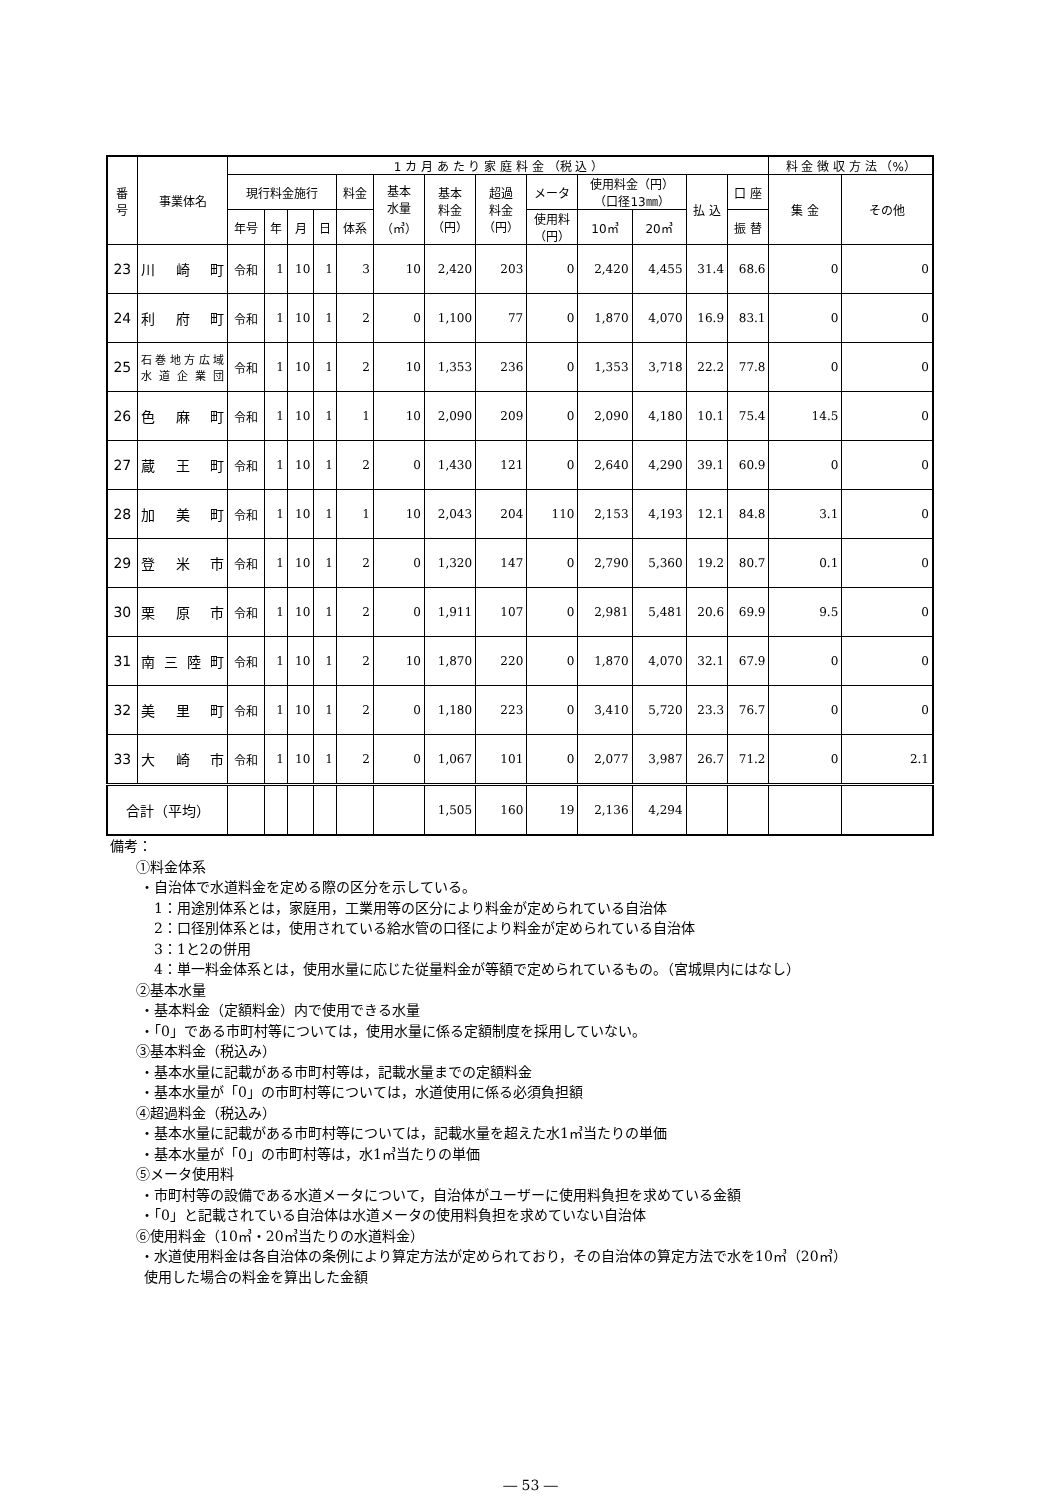| 番 号 | 事業体名 | 1 カ 月 あ た り 家 庭 料 金 （税 込 ） | | | | | | | | | | | | | 料 金 徴 収 方 法 （%） | |
| --- | --- | --- | --- | --- | --- | --- | --- | --- | --- | --- | --- | --- | --- | --- | --- | --- |
| | | 現行料金施行 | | | | 料金 | 基本 水量 （㎥） | 基本 料金 （円） | 超過 料金 （円） | メータ | 使用料金（円） （口径13㎜） | | 払 込 | 口 座 | 集 金 | その他 |
| | | 年号 | 年 | 月 | 日 | 体系 | | | | 使用料 （円） | 10㎥ | 20㎥ | | 振 替 | | |
| 23 | 川 崎 町 | 令和 | 1 | 10 | 1 | 3 | 10 | 2,420 | 203 | 0 | 2,420 | 4,455 | 31.4 | 68.6 | 0 | 0 |
| 24 | 利 府 町 | 令和 | 1 | 10 | 1 | 2 | 0 | 1,100 | 77 | 0 | 1,870 | 4,070 | 16.9 | 83.1 | 0 | 0 |
| 25 | 石巻地方広域 水道企業団 | 令和 | 1 | 10 | 1 | 2 | 10 | 1,353 | 236 | 0 | 1,353 | 3,718 | 22.2 | 77.8 | 0 | 0 |
| 26 | 色 麻 町 | 令和 | 1 | 10 | 1 | 1 | 10 | 2,090 | 209 | 0 | 2,090 | 4,180 | 10.1 | 75.4 | 14.5 | 0 |
| 27 | 蔵 王 町 | 令和 | 1 | 10 | 1 | 2 | 0 | 1,430 | 121 | 0 | 2,640 | 4,290 | 39.1 | 60.9 | 0 | 0 |
| 28 | 加 美 町 | 令和 | 1 | 10 | 1 | 1 | 10 | 2,043 | 204 | 110 | 2,153 | 4,193 | 12.1 | 84.8 | 3.1 | 0 |
| 29 | 登 米 市 | 令和 | 1 | 10 | 1 | 2 | 0 | 1,320 | 147 | 0 | 2,790 | 5,360 | 19.2 | 80.7 | 0.1 | 0 |
| 30 | 栗 原 市 | 令和 | 1 | 10 | 1 | 2 | 0 | 1,911 | 107 | 0 | 2,981 | 5,481 | 20.6 | 69.9 | 9.5 | 0 |
| 31 | 南 三 陸 町 | 令和 | 1 | 10 | 1 | 2 | 10 | 1,870 | 220 | 0 | 1,870 | 4,070 | 32.1 | 67.9 | 0 | 0 |
| 32 | 美 里 町 | 令和 | 1 | 10 | 1 | 2 | 0 | 1,180 | 223 | 0 | 3,410 | 5,720 | 23.3 | 76.7 | 0 | 0 |
| 33 | 大 崎 市 | 令和 | 1 | 10 | 1 | 2 | 0 | 1,067 | 101 | 0 | 2,077 | 3,987 | 26.7 | 71.2 | 0 | 2.1 |
| 合計（平均） | | | | | | | | 1,505 | 160 | 19 | 2,136 | 4,294 | | | | |
備考：
①料金体系
・自治体で水道料金を定める際の区分を示している。
1：用途別体系とは，家庭用，工業用等の区分により料金が定められている自治体
2：口径別体系とは，使用されている給水管の口径により料金が定められている自治体
3：1と2の併用
4：単一料金体系とは，使用水量に応じた従量料金が等額で定められているもの。（宮城県内にはなし）
②基本水量
・基本料金（定額料金）内で使用できる水量
・「0」である市町村等については，使用水量に係る定額制度を採用していない。
③基本料金（税込み）
・基本水量に記載がある市町村等は，記載水量までの定額料金
・基本水量が「0」の市町村等については，水道使用に係る必須負担額
④超過料金（税込み）
・基本水量に記載がある市町村等については，記載水量を超えた水1㎥当たりの単価
・基本水量が「0」の市町村等は，水1㎥当たりの単価
⑤メータ使用料
・市町村等の設備である水道メータについて，自治体がユーザーに使用料負担を求めている金額
・「0」と記載されている自治体は水道メータの使用料負担を求めていない自治体
⑥使用料金（10㎥・20㎥当たりの水道料金）
・水道使用料金は各自治体の条例により算定方法が定められており，その自治体の算定方法で水を10㎥（20㎥）
使用した場合の料金を算出した金額
― 53 ―